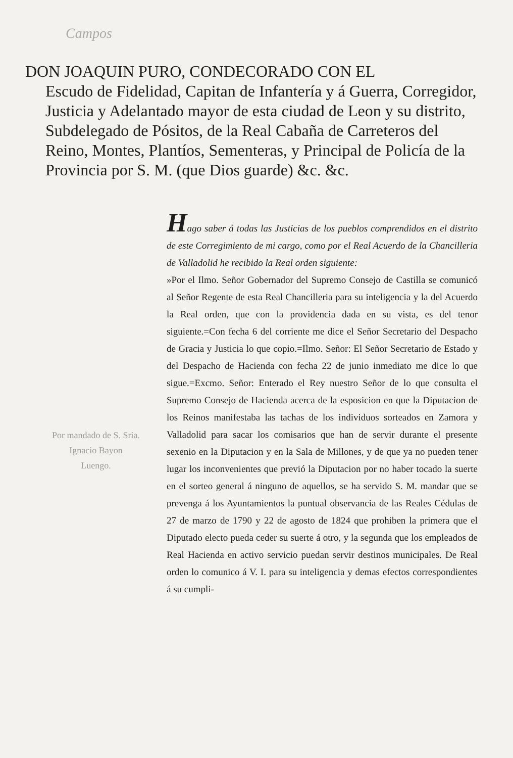Campos
DON JOAQUIN PURO, CONDECORADO CON EL
Escudo de Fidelidad, Capitan de Infantería y á Guerra, Corregidor, Justicia y Adelantado mayor de esta ciudad de Leon y su distrito, Subdelegado de Pósitos, de la Real Cabaña de Carreteros del Reino, Montes, Plantíos, Sementeras, y Principal de Policía de la Provincia por S. M. (que Dios guarde) &c. &c.
Por mandado de S. Sria.
Ignacio Bayon
Luengo.
Hago saber á todas las Justicias de los pueblos comprendidos en el distrito de este Corregimiento de mi cargo, como por el Real Acuerdo de la Chancilleria de Valladolid he recibido la Real orden siguiente:
»Por el Ilmo. Señor Gobernador del Supremo Consejo de Castilla se comunicó al Señor Regente de esta Real Chancilleria para su inteligencia y la del Acuerdo la Real orden, que con la providencia dada en su vista, es del tenor siguiente.=Con fecha 6 del corriente me dice el Señor Secretario del Despacho de Gracia y Justicia lo que copio.=Ilmo. Señor: El Señor Secretario de Estado y del Despacho de Hacienda con fecha 22 de junio inmediato me dice lo que sigue.=Excmo. Señor: Enterado el Rey nuestro Señor de lo que consulta el Supremo Consejo de Hacienda acerca de la esposicion en que la Diputacion de los Reinos manifestaba las tachas de los individuos sorteados en Zamora y Valladolid para sacar los comisarios que han de servir durante el presente sexenio en la Diputacion y en la Sala de Millones, y de que ya no pueden tener lugar los inconvenientes que previó la Diputacion por no haber tocado la suerte en el sorteo general á ninguno de aquellos, se ha servido S. M. mandar que se prevenga á los Ayuntamientos la puntual observancia de las Reales Cédulas de 27 de marzo de 1790 y 22 de agosto de 1824 que prohiben la primera que el Diputado electo pueda ceder su suerte á otro, y la segunda que los empleados de Real Hacienda en activo servicio puedan servir destinos municipales. De Real orden lo comunico á V. I. para su inteligencia y demas efectos correspondientes á su cumpli-